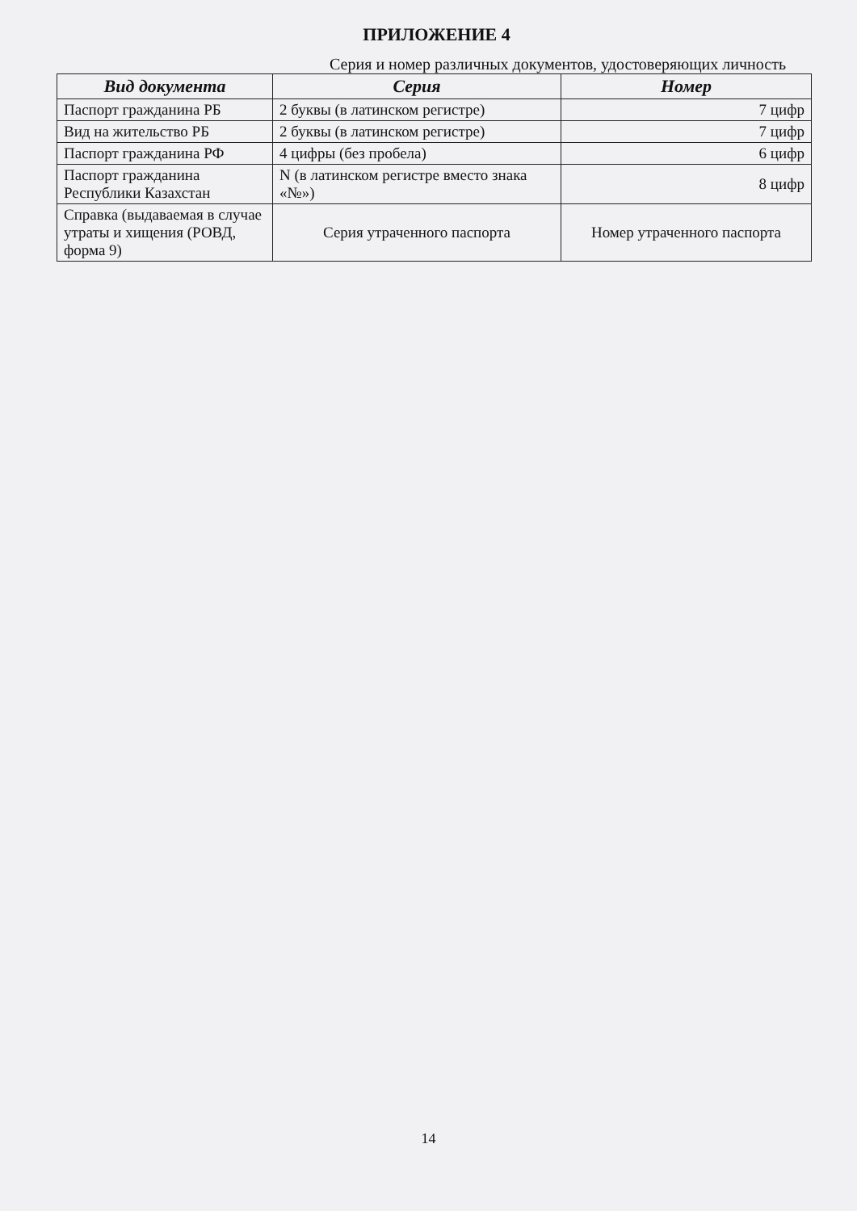ПРИЛОЖЕНИЕ 4
Серия и номер различных документов, удостоверяющих личность
| Вид документа | Серия | Номер |
| --- | --- | --- |
| Паспорт гражданина РБ | 2 буквы (в латинском регистре) | 7 цифр |
| Вид на жительство РБ | 2 буквы (в латинском регистре) | 7 цифр |
| Паспорт гражданина РФ | 4 цифры (без пробела) | 6 цифр |
| Паспорт гражданина Республики Казахстан | N (в латинском регистре вместо знака «№») | 8 цифр |
| Справка (выдаваемая в случае утраты и хищения (РОВД, форма 9) | Серия утраченного паспорта | Номер утраченного паспорта |
14